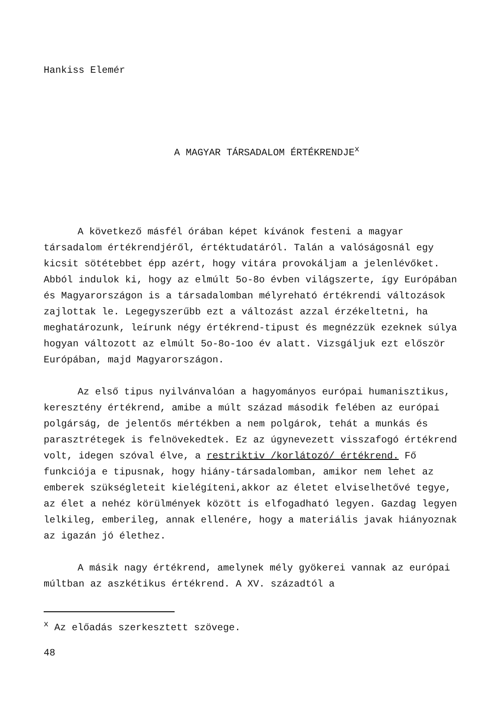Hankiss Elemér
A MAGYAR TÁRSADALOM ÉRTÉKRENDJE<sup>x</sup>
A következő másfél órában képet kívánok festeni a magyar társadalom értékrendjéről, értéktudatáról. Talán a valóságosnál egy kicsit sötétebbet épp azért, hogy vitára provokáljam a jelenlévőket. Abból indulok ki, hogy az elmúlt 5o-8o évben világszerte, így Európában és Magyarországon is a társadalomban mélyreható értékrendi változások zajlottak le. Legegyszerűbb ezt a változást azzal érzékeltetni, ha meghatározunk, leírunk négy értékrend-tipust és megnézzük ezeknek súlya hogyan változott az elmúlt 5o-8o-1oo év alatt. Vizsgáljuk ezt először Európában, majd Magyarországon.
Az első tipus nyilvánvalóan a hagyományos európai humanisztikus, keresztény értékrend, amibe a múlt század második felében az európai polgárság, de jelentős mértékben a nem polgárok, tehát a munkás és parasztrétegek is felnövekedtek. Ez az úgynevezett visszafogó értékrend volt, idegen szóval élve, a restriktiv /korlátozó/ értékrend. Fő funkciója e tipusnak, hogy hiány-társadalomban, amikor nem lehet az emberek szükségleteit kielégíteni,akkor az életet elviselhetővé tegye, az élet a nehéz körülmények között is elfogadható legyen. Gazdag legyen lelkileg, emberileg, annak ellenére, hogy a materiális javak hiányoznak az igazán jó élethez.
A másik nagy értékrend, amelynek mély gyökerei vannak az európai múltban az aszkétikus értékrend. A XV. századtól a
<sup>x</sup> Az előadás szerkesztett szövege.
48